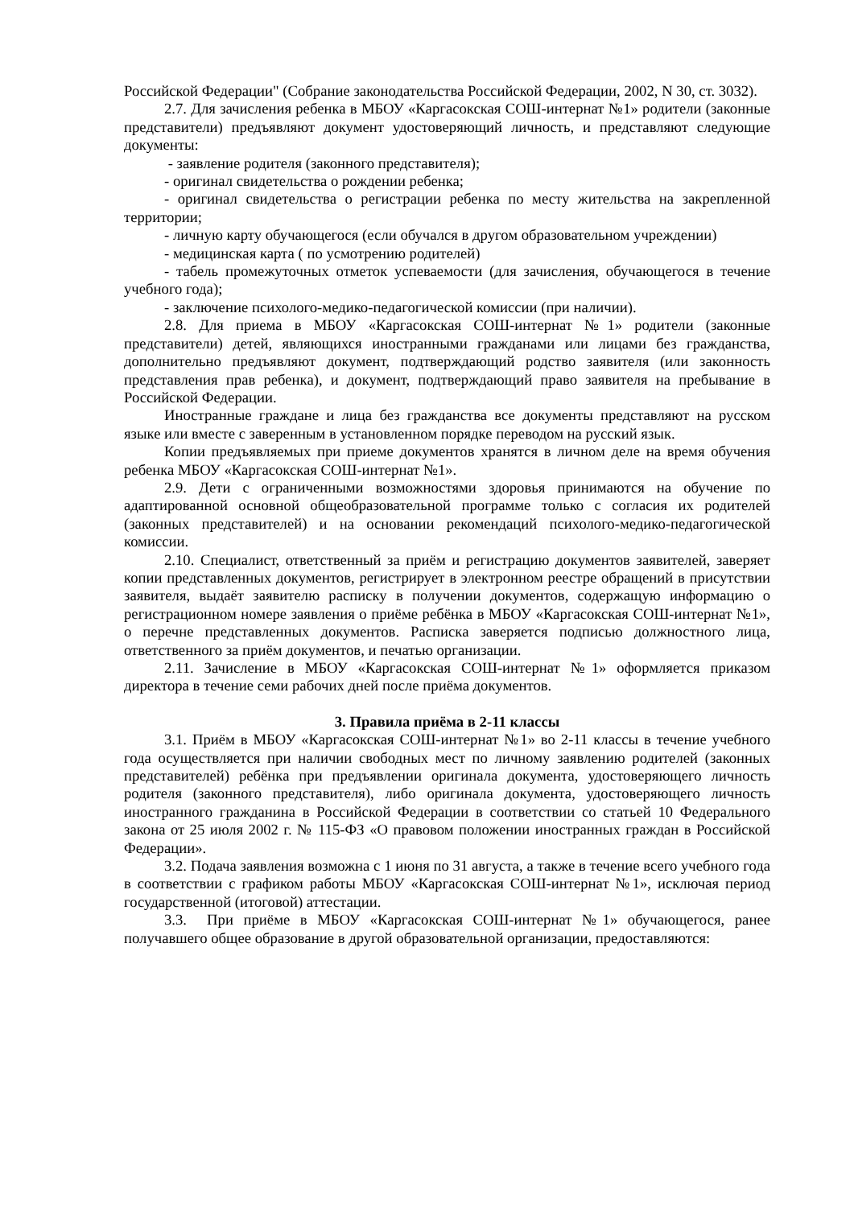Российской Федерации" (Собрание законодательства Российской Федерации, 2002, N 30, ст. 3032).
2.7. Для зачисления ребенка в МБОУ «Каргасокская СОШ-интернат №1» родители (законные представители) предъявляют документ удостоверяющий личность, и представляют следующие документы:
- заявление родителя (законного представителя);
- оригинал свидетельства о рождении ребенка;
- оригинал свидетельства о регистрации ребенка по месту жительства на закрепленной территории;
- личную карту обучающегося (если обучался в другом образовательном учреждении)
- медицинская карта ( по усмотрению родителей)
- табель промежуточных отметок успеваемости (для зачисления, обучающегося в течение учебного года);
- заключение психолого-медико-педагогической комиссии (при наличии).
2.8. Для приема в МБОУ «Каргасокская СОШ-интернат №1» родители (законные представители) детей, являющихся иностранными гражданами или лицами без гражданства, дополнительно предъявляют документ, подтверждающий родство заявителя (или законность представления прав ребенка), и документ, подтверждающий право заявителя на пребывание в Российской Федерации.
Иностранные граждане и лица без гражданства все документы представляют на русском языке или вместе с заверенным в установленном порядке переводом на русский язык.
Копии предъявляемых при приеме документов хранятся в личном деле на время обучения ребенка МБОУ «Каргасокская СОШ-интернат №1».
2.9. Дети с ограниченными возможностями здоровья принимаются на обучение по адаптированной основной общеобразовательной программе только с согласия их родителей (законных представителей) и на основании рекомендаций психолого-медико-педагогической комиссии.
2.10. Специалист, ответственный за приём и регистрацию документов заявителей, заверяет копии представленных документов, регистрирует в электронном реестре обращений в присутствии заявителя, выдаёт заявителю расписку в получении документов, содержащую информацию о регистрационном номере заявления о приёме ребёнка в МБОУ «Каргасокская СОШ-интернат №1», о перечне представленных документов. Расписка заверяется подписью должностного лица, ответственного за приём документов, и печатью организации.
2.11. Зачисление в МБОУ «Каргасокская СОШ-интернат №1» оформляется приказом директора в течение семи рабочих дней после приёма документов.
3. Правила приёма в 2-11 классы
3.1. Приём в МБОУ «Каргасокская СОШ-интернат №1» во 2-11 классы в течение учебного года осуществляется при наличии свободных мест по личному заявлению родителей (законных представителей) ребёнка при предъявлении оригинала документа, удостоверяющего личность родителя (законного представителя), либо оригинала документа, удостоверяющего личность иностранного гражданина в Российской Федерации в соответствии со статьей 10 Федерального закона от 25 июля 2002 г. № 115-ФЗ «О правовом положении иностранных граждан в Российской Федерации».
3.2. Подача заявления возможна с 1 июня по 31 августа, а также в течение всего учебного года в соответствии с графиком работы МБОУ «Каргасокская СОШ-интернат №1», исключая период государственной (итоговой) аттестации.
3.3. При приёме в МБОУ «Каргасокская СОШ-интернат №1» обучающегося, ранее получавшего общее образование в другой образовательной организации, предоставляются: